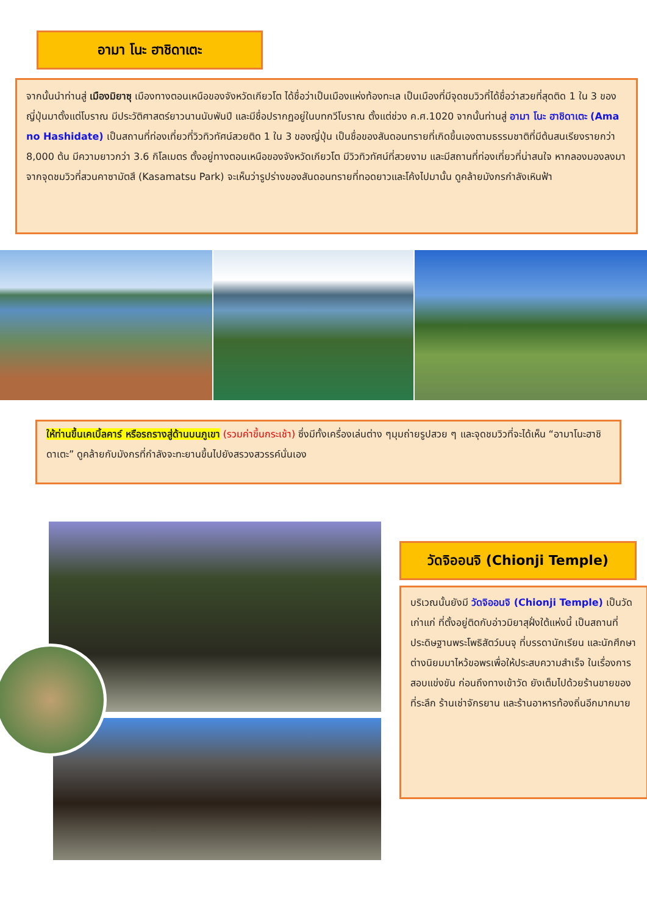อามา โนะ ฮาชิดาเตะ
จากนั้นนำท่านสู่ เมืองมิยาซุ เมืองทางตอนเหนือของจังหวัดเกียวโต ได้ชื่อว่าเป็นเมืองแห่งท้องทะเล เป็นเมืองที่มีจุดชมวิวที่ได้ชื่อว่าสวยที่สุดติด 1 ใน 3 ของญี่ปุ่นมาตั้งแต่โบราณ มีประวัติศาสตร์ยาวนานนับพันปี และมีชื่อปรากฏอยู่ในบทกวีโบราณ ตั้งแต่ช่วง ค.ศ.1020 จากนั้นท่านสู่ อามา โนะ ฮาชิดาเตะ (Ama no Hashidate) เป็นสถานที่ท่องเที่ยวที่วิวทิวทัศน์สวยติด 1 ใน 3 ของญี่ปุ่น เป็นชื่อของสันดอนทรายที่เกิดขึ้นเองตามธรรมชาติที่มีต้นสนเรียงรายกว่า 8,000 ต้น มีความยาวกว่า 3.6 กิโลเมตร ตั้งอยู่ทางตอนเหนือของจังหวัดเกียวโต มีวิวทิวทัศน์ที่สวยงาม และมีสถานที่ท่องเที่ยวที่น่าสนใจ หากลองมองลงมาจากจุดชมวิวที่สวนคาซามัตสึ (Kasamatsu Park) จะเห็นว่ารูปร่างของสันดอนทรายที่ทอดยาวและโค้งไปมานั้น ดูคล้ายมังกรกำลังเหินฟ้า
ให้ท่านขึ้นเคเบิ้ลคาร์ หรือรถรางสู่ด้านบนภูเขา (รวมค่าขึ้นกระเช้า) ซึ่งมีทั้งเครื่องเล่นต่าง ๆมุมถ่ายรูปสวย ๆ และจุดชมวิวที่จะได้เห็น “อามาโนะฮาชิดาเตะ” ดูคล้ายกับมังกรที่กำลังจะทะยานขึ้นไปยังสรวงสวรรค์นั่นเอง
วัดจิออนจิ (Chionji Temple)
บริเวณนั้นยังมี วัดจิออนจิ (Chionji Temple) เป็นวัดเก่าแก่ ที่ตั้งอยู่ติดกับอ่าวมิยาสุฝั่งใต้แห่งนี้ เป็นสถานที่ประดิษฐานพระโพธิสัตว์มนจุ ที่บรรดานักเรียน และนักศึกษา ต่างนิยมมาไหว้ขอพรเพื่อให้ประสบความสำเร็จ ในเรื่องการสอบแข่งขัน ก่อนถึงทางเข้าวัด ยังเต็มไปด้วยร้านขายของที่ระลึก ร้านเช่าจักรยาน และร้านอาหารท้องถิ่นอีกมากมาย